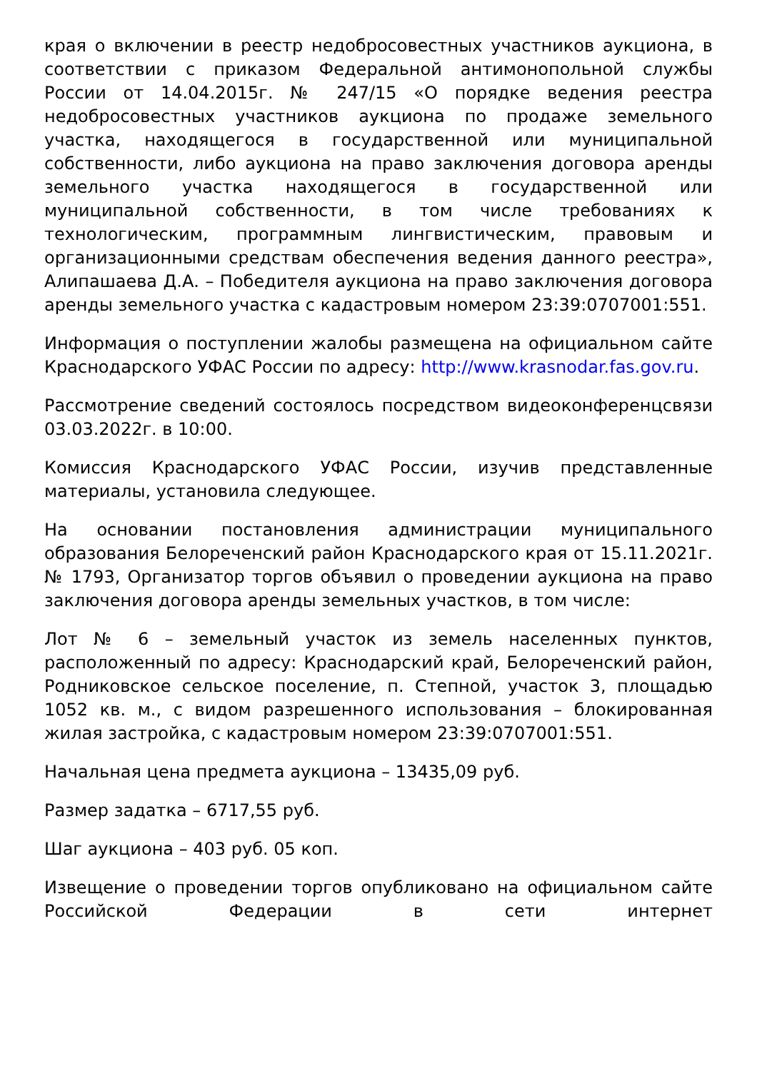края о включении в реестр недобросовестных участников аукциона, в соответствии с приказом Федеральной антимонопольной службы России от 14.04.2015г. № 247/15 «О порядке ведения реестра недобросовестных участников аукциона по продаже земельного участка, находящегося в государственной или муниципальной собственности, либо аукциона на право заключения договора аренды земельного участка находящегося в государственной или муниципальной собственности, в том числе требованиях к технологическим, программным лингвистическим, правовым и организационными средствам обеспечения ведения данного реестра», Алипашаева Д.А. – Победителя аукциона на право заключения договора аренды земельного участка с кадастровым номером 23:39:0707001:551.
Информация о поступлении жалобы размещена на официальном сайте Краснодарского УФАС России по адресу: http://www.krasnodar.fas.gov.ru.
Рассмотрение сведений состоялось посредством видеоконференцсвязи 03.03.2022г. в 10:00.
Комиссия Краснодарского УФАС России, изучив представленные материалы, установила следующее.
На основании постановления администрации муниципального образования Белореченский район Краснодарского края от 15.11.2021г. № 1793, Организатор торгов объявил о проведении аукциона на право заключения договора аренды земельных участков, в том числе:
Лот № 6 – земельный участок из земель населенных пунктов, расположенный по адресу: Краснодарский край, Белореченский район, Родниковское сельское поселение, п. Степной, участок 3, площадью 1052 кв. м., с видом разрешенного использования – блокированная жилая застройка, с кадастровым номером 23:39:0707001:551.
Начальная цена предмета аукциона – 13435,09 руб.
Размер задатка – 6717,55 руб.
Шаг аукциона – 403 руб. 05 коп.
Извещение о проведении торгов опубликовано на официальном сайте Российской Федерации в сети интернет